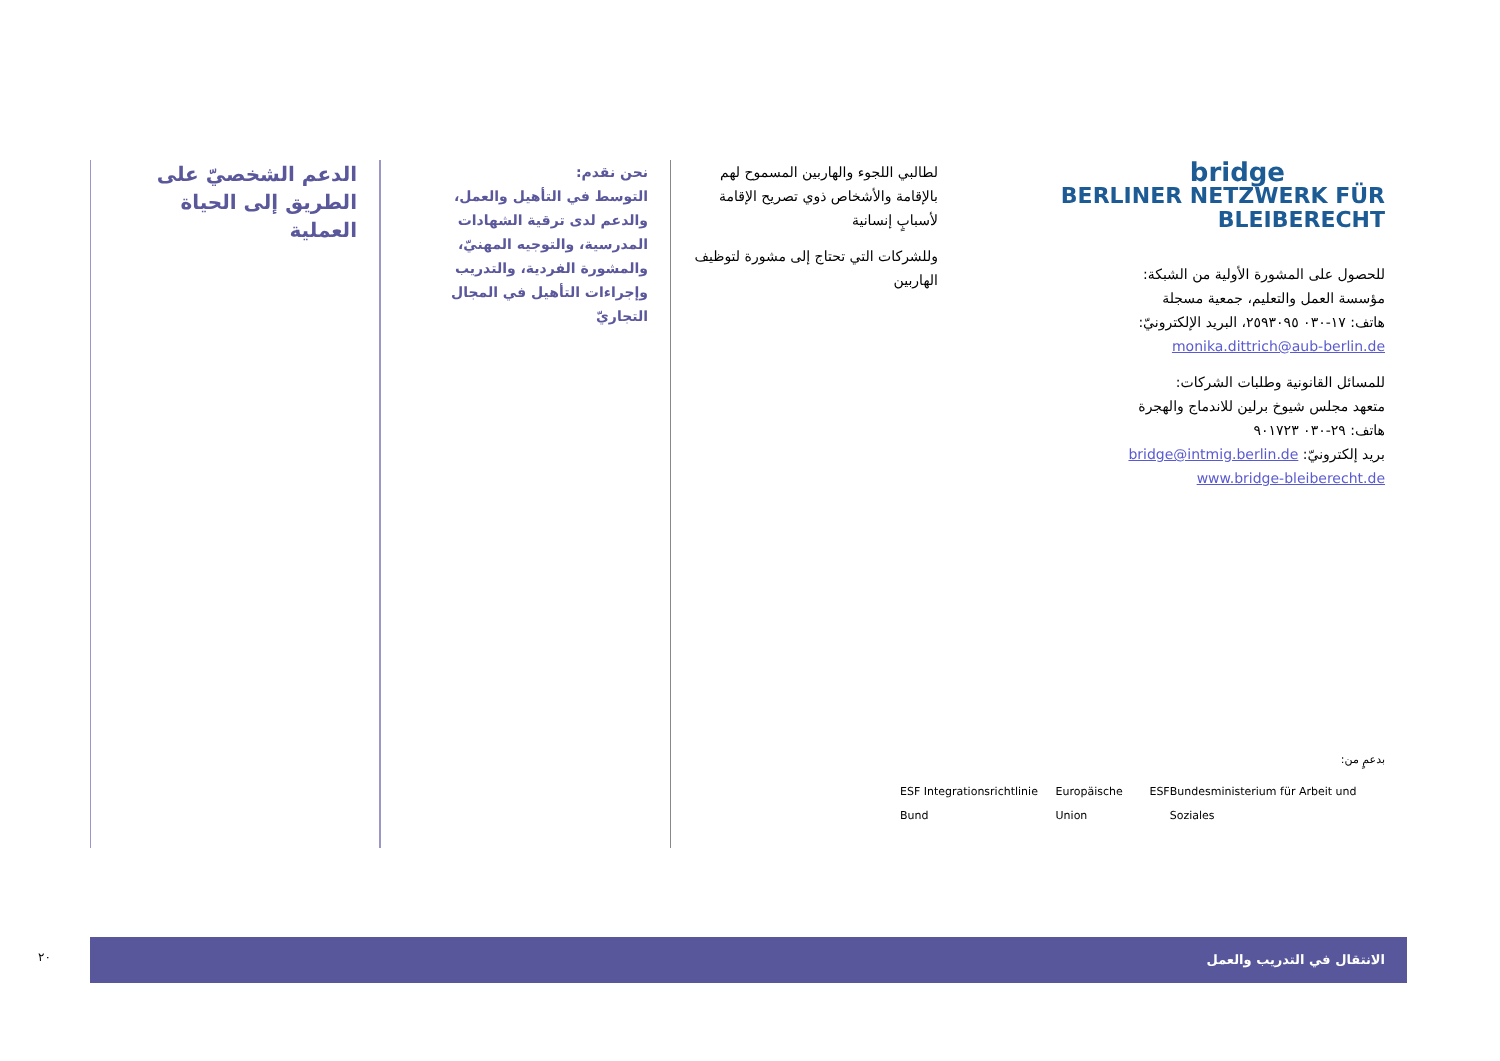الدعم الشخصيّ على الطريق إلى الحياة العملية
نحن نقدم:
التوسط في التأهيل والعمل، والدعم لدى ترقية الشهادات المدرسية، والتوجيه المهنيّ، والمشورة الفردية، والتدريب وإجراءات التأهيل في المجال التجاريّ
لطالبي اللجوء والهاربين المسموح لهم بالإقامة والأشخاص ذوي تصريح الإقامة لأسبابٍ إنسانية
وللشركات التي تحتاج إلى مشورة لتوظيف الهاربين
bridge
BERLINER NETZWERK FÜR BLEIBERECHT
للحصول على المشورة الأولية من الشبكة:
مؤسسة العمل والتعليم، جمعية مسجلة
هاتف: ١٧-٠٣٠ ٢٥٩٣٠٩٥، البريد الإلكترونيّ:
monika.dittrich@aub-berlin.de
للمسائل القانونية وطلبات الشركات:
متعهد مجلس شيوخ برلين للاندماج والهجرة
هاتف: ٢٩-٠٣٠ ٩٠١٧٢٣
بريد إلكترونيّ: bridge@intmig.berlin.de
www.bridge-bleiberecht.de
بدعمٍ من:
ESF Integrationsrichtlinie Bund Europäische Union ESF Bundesministerium für Arbeit und Soziales
الانتقال في التدريب والعمل
٢٠